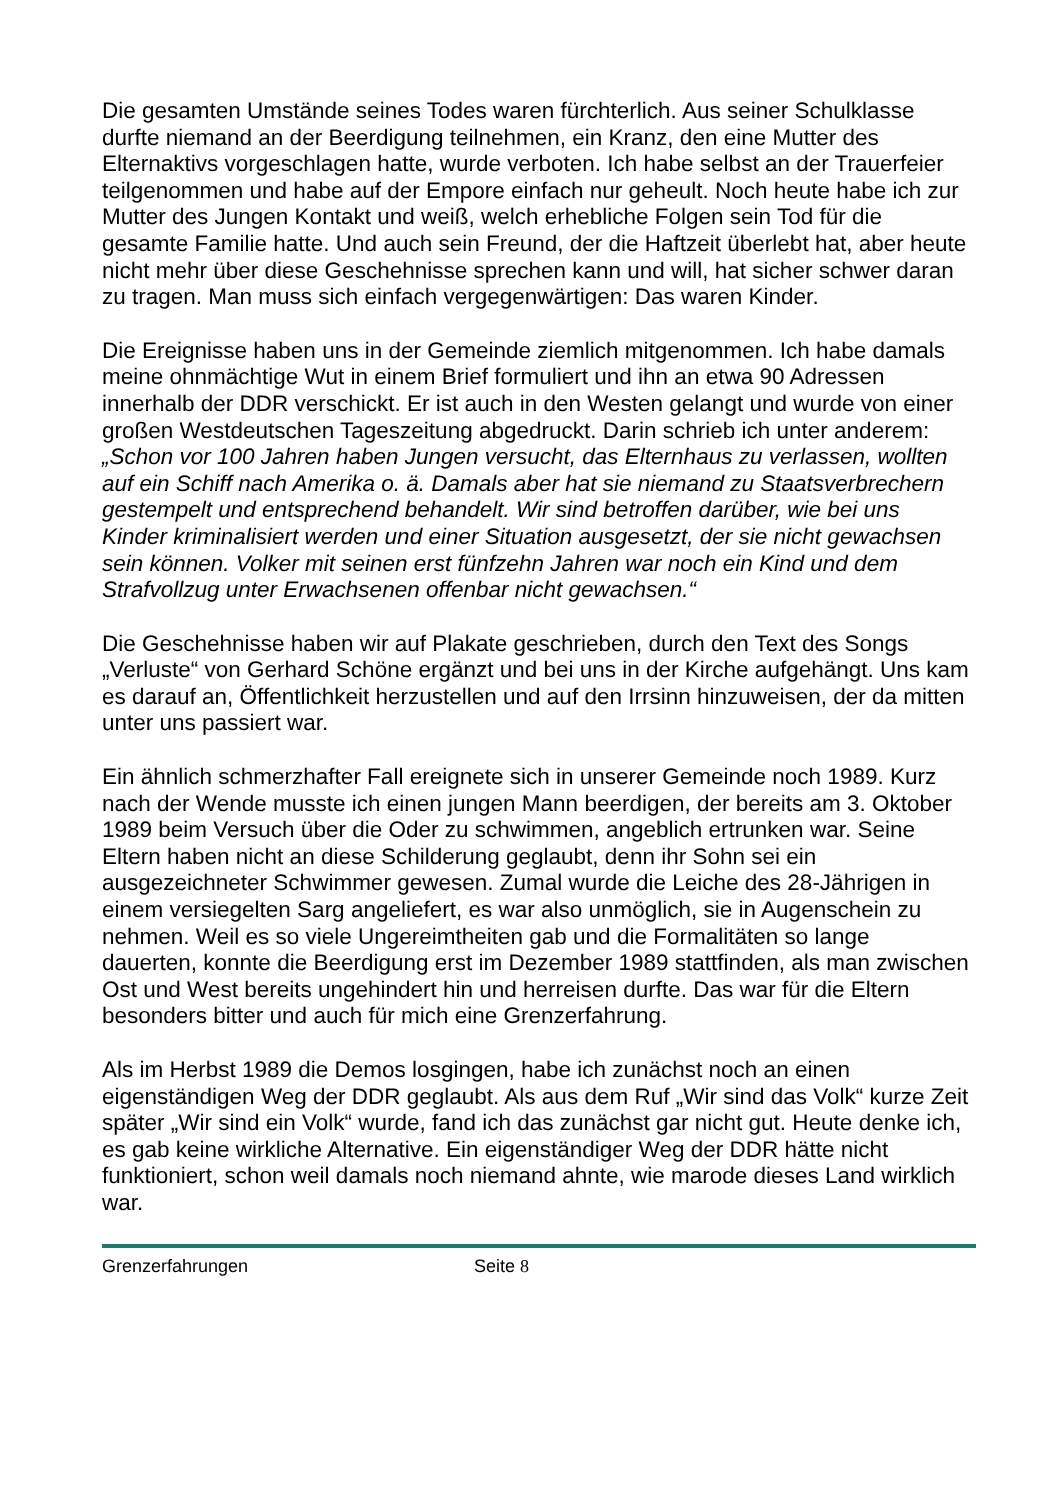Die gesamten Umstände seines Todes waren fürchterlich. Aus seiner Schulklasse durfte niemand an der Beerdigung teilnehmen, ein Kranz, den eine Mutter des Elternaktivs vorgeschlagen hatte, wurde verboten. Ich habe selbst an der Trauerfeier teilgenommen und habe auf der Empore einfach nur geheult. Noch heute habe ich zur Mutter des Jungen Kontakt und weiß, welch erhebliche Folgen sein Tod für die gesamte Familie hatte. Und auch sein Freund, der die Haftzeit überlebt hat, aber heute nicht mehr über diese Geschehnisse sprechen kann und will, hat sicher schwer daran zu tragen. Man muss sich einfach vergegenwärtigen: Das waren Kinder.
Die Ereignisse haben uns in der Gemeinde ziemlich mitgenommen. Ich habe damals meine ohnmächtige Wut in einem Brief formuliert und ihn an etwa 90 Adressen innerhalb der DDR verschickt. Er ist auch in den Westen gelangt und wurde von einer großen Westdeutschen Tageszeitung abgedruckt. Darin schrieb ich unter anderem: „Schon vor 100 Jahren haben Jungen versucht, das Elternhaus zu verlassen, wollten auf ein Schiff nach Amerika o. ä. Damals aber hat sie niemand zu Staatsverbrechern gestempelt und entsprechend behandelt. Wir sind betroffen darüber, wie bei uns Kinder kriminalisiert werden und einer Situation ausgesetzt, der sie nicht gewachsen sein können. Volker mit seinen erst fünfzehn Jahren war noch ein Kind und dem Strafvollzug unter Erwachsenen offenbar nicht gewachsen.“
Die Geschehnisse haben wir auf Plakate geschrieben, durch den Text des Songs „Verluste“ von Gerhard Schöne ergänzt und bei uns in der Kirche aufgehängt. Uns kam es darauf an, Öffentlichkeit herzustellen und auf den Irrsinn hinzuweisen, der da mitten unter uns passiert war.
Ein ähnlich schmerzhafter Fall ereignete sich in unserer Gemeinde noch 1989. Kurz nach der Wende musste ich einen jungen Mann beerdigen, der bereits am 3. Oktober 1989 beim Versuch über die Oder zu schwimmen, angeblich ertrunken war. Seine Eltern haben nicht an diese Schilderung geglaubt, denn ihr Sohn sei ein ausgezeichneter Schwimmer gewesen. Zumal wurde die Leiche des 28-Jährigen in einem versiegelten Sarg angeliefert, es war also unmöglich, sie in Augenschein zu nehmen. Weil es so viele Ungereimtheiten gab und die Formalitäten so lange dauerten, konnte die Beerdigung erst im Dezember 1989 stattfinden, als man zwischen Ost und West bereits ungehindert hin und herreisen durfte. Das war für die Eltern besonders bitter und auch für mich eine Grenzerfahrung.
Als im Herbst 1989 die Demos losgingen, habe ich zunächst noch an einen eigenständigen Weg der DDR geglaubt. Als aus dem Ruf „Wir sind das Volk“ kurze Zeit später „Wir sind ein Volk“ wurde, fand ich das zunächst gar nicht gut. Heute denke ich, es gab keine wirkliche Alternative. Ein eigenständiger Weg der DDR hätte nicht funktioniert, schon weil damals noch niemand ahnte, wie marode dieses Land wirklich war.
Grenzerfahrungen Seite 8